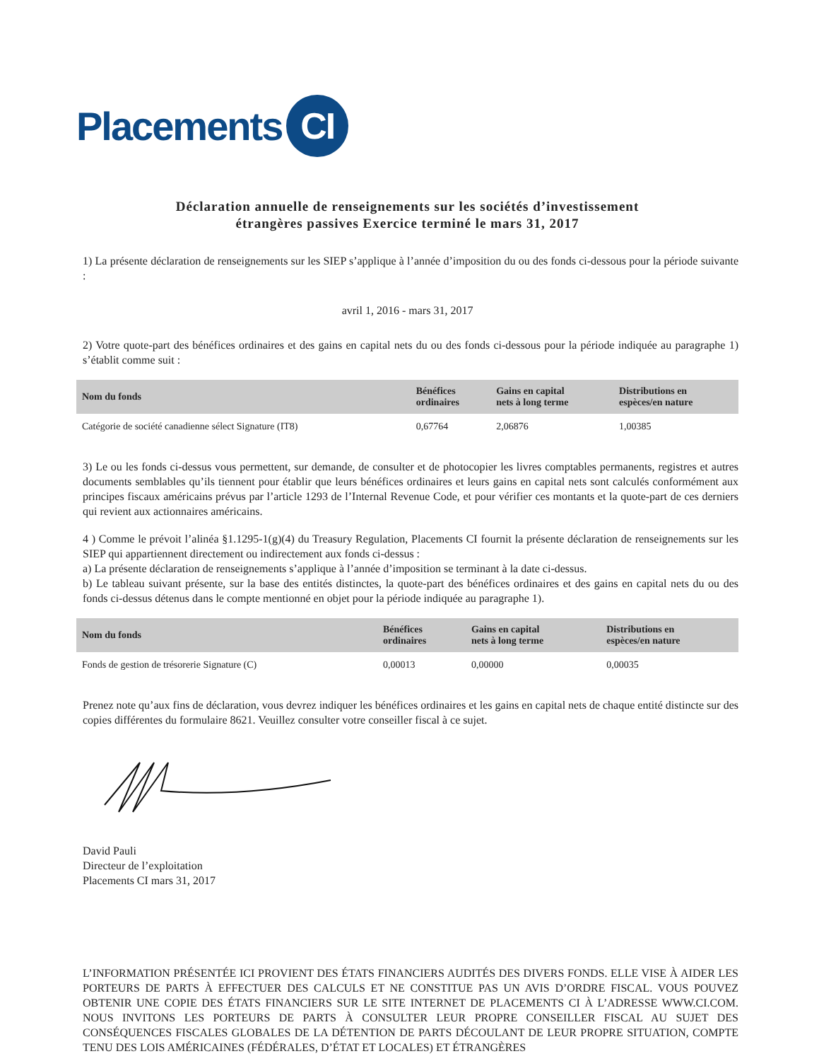Placements
CI
Déclaration annuelle de renseignements sur les sociétés d’investissement étrangères passives Exercice terminé le mars 31, 2017
1) La présente déclaration de renseignements sur les SIEP s’applique à l’année d’imposition du ou des fonds ci-dessous pour la période suivante :
avril 1, 2016 - mars 31, 2017
2) Votre quote-part des bénéfices ordinaires et des gains en capital nets du ou des fonds ci-dessous pour la période indiquée au paragraphe 1) s’établit comme suit :
| Nom du fonds | Bénéfices ordinaires | Gains en capital nets à long terme | Distributions en espèces/en nature |
| --- | --- | --- | --- |
| Catégorie de société canadienne sélect Signature (IT8) | 0,67764 | 2,06876 | 1,00385 |
3) Le ou les fonds ci-dessus vous permettent, sur demande, de consulter et de photocopier les livres comptables permanents, registres et autres documents semblables qu’ils tiennent pour établir que leurs bénéfices ordinaires et leurs gains en capital nets sont calculés conformément aux principes fiscaux américains prévus par l’article 1293 de l’Internal Revenue Code, et pour vérifier ces montants et la quote-part de ces derniers qui revient aux actionnaires américains.
4 ) Comme le prévoit l’alinéa §1.1295-1(g)(4) du Treasury Regulation, Placements CI fournit la présente déclaration de renseignements sur les SIEP qui appartiennent directement ou indirectement aux fonds ci-dessus :
a) La présente déclaration de renseignements s’applique à l’année d’imposition se terminant à la date ci-dessus.
b) Le tableau suivant présente, sur la base des entités distinctes, la quote-part des bénéfices ordinaires et des gains en capital nets du ou des fonds ci-dessus détenus dans le compte mentionné en objet pour la période indiquée au paragraphe 1).
| Nom du fonds | Bénéfices ordinaires | Gains en capital nets à long terme | Distributions en espèces/en nature |
| --- | --- | --- | --- |
| Fonds de gestion de trésorerie Signature (C) | 0,00013 | 0,00000 | 0,00035 |
Prenez note qu’aux fins de déclaration, vous devrez indiquer les bénéfices ordinaires et les gains en capital nets de chaque entité distincte sur des copies différentes du formulaire 8621. Veuillez consulter votre conseiller fiscal à ce sujet.
David Pauli
Directeur de l’exploitation
Placements CI mars 31, 2017
L’INFORMATION PRÉSENTÉE ICI PROVIENT DES ÉTATS FINANCIERS AUDITÉS DES DIVERS FONDS. ELLE VISE À AIDER LES PORTEURS DE PARTS À EFFECTUER DES CALCULS ET NE CONSTITUE PAS UN AVIS D’ORDRE FISCAL. VOUS POUVEZ OBTENIR UNE COPIE DES ÉTATS FINANCIERS SUR LE SITE INTERNET DE PLACEMENTS CI À L’ADRESSE WWW.CI.COM. NOUS INVITONS LES PORTEURS DE PARTS À CONSULTER LEUR PROPRE CONSEILLER FISCAL AU SUJET DES CONSÉQUENCES FISCALES GLOBALES DE LA DÉTENTION DE PARTS DÉCOULANT DE LEUR PROPRE SITUATION, COMPTE TENU DES LOIS AMÉRICAINES (FÉDÉRALES, D’ÉTAT ET LOCALES) ET ÉTRANGÈRES